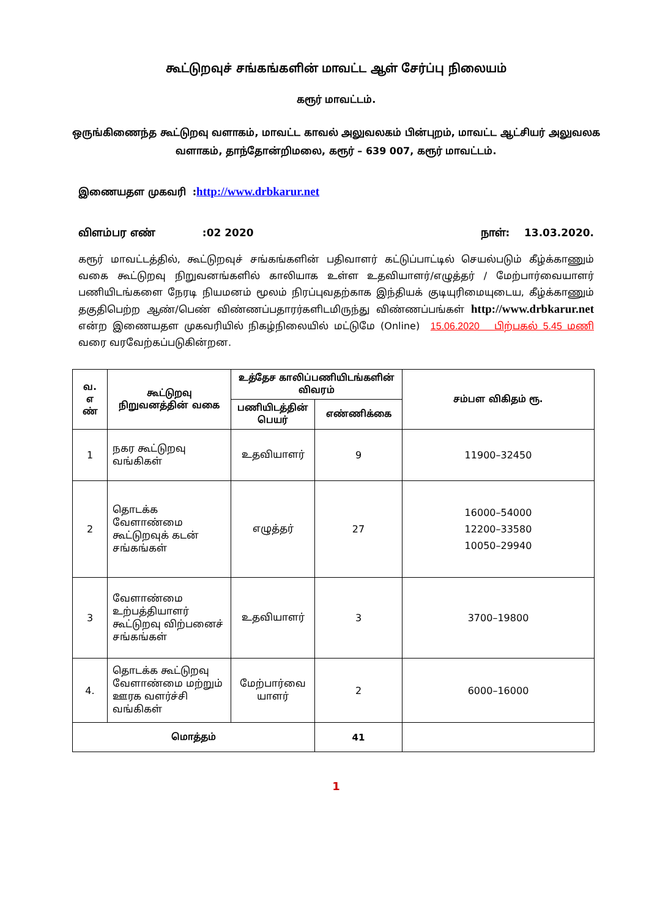கூட்டுறவுச் சங்கங்களின் மாவட்ட ஆள் சேர்ப்பு நிலையம்
கரூர் மாவட்டம்.
ஒருங்கிணைந்த கூட்டுறவு வளாகம், மாவட்ட காவல் அலுவலகம் பின்புறம், மாவட்ட ஆட்சியர் அலுவலக வளாகம், தாந்தோன்றிமலை, கரூர் – 639 007, கரூர் மாவட்டம்.
இணையதள முகவரி :http://www.drbkarur.net
விளம்பர எண் :02 2020 நாள்: 13.03.2020.
கரூர் மாவட்டத்தில், கூட்டுறவுச் சங்கங்களின் பதிவாளர் கட்டுப்பாட்டில் செயல்படும் கீழ்க்காணும் வகை கூட்டுறவு நிறுவனங்களில் காலியாக உள்ள உதவியாளர்/எழுத்தர் / மேற்பார்வையாளர் பணியிடங்களை நேரடி நியமனம் மூலம் நிரப்புவதற்காக இந்தியக் குடியுரிமையுடைய, கீழ்க்காணும் தகுதிபெற்ற ஆண்/பெண் விண்ணப்பதாரர்களிடமிருந்து விண்ணப்பங்கள் http://www.drbkarur.net என்ற இணையதள முகவரியில் நிகழ்நிலையில் மட்டுமே (Online) 15.06.2020 பிற்பகல் 5.45 மணி வரை வரவேற்கப்படுகின்றன.
| வ. எ ண் | கூட்டுறவு நிறுவனத்தின் வகை | உத்தேச காலிப்பணியிடங்களின் விவரம் | | சம்பள விகிதம் ரூ. |
| --- | --- | --- | --- | --- |
| | | பணியிடத்தின் பெயர் | எண்ணிக்கை | |
| 1 | நகர கூட்டுறவு வங்கிகள் | உதவியாளர் | 9 | 11900–32450 |
| 2 | தொடக்க வேளாண்மை கூட்டுறவுக் கடன் சங்கங்கள் | எழுத்தர் | 27 | 16000–54000 12200–33580 10050–29940 |
| 3 | வேளாண்மை உற்பத்தியாளர் கூட்டுறவு விற்பனைச் சங்கங்கள் | உதவியாளர் | 3 | 3700–19800 |
| 4. | தொடக்க கூட்டுறவு வேளாண்மை மற்றும் ஊரக வளர்ச்சி வங்கிகள் | மேற்பார்வை யாளர் | 2 | 6000–16000 |
| மொத்தம் | | | 41 | |
1